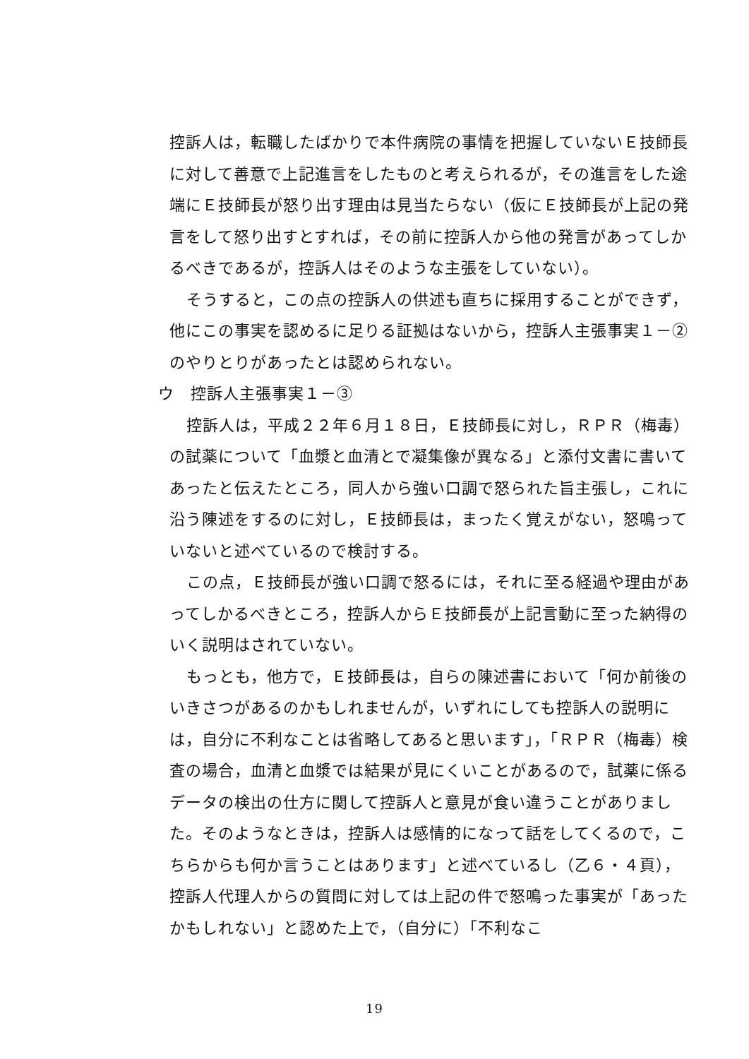控訴人は，転職したばかりで本件病院の事情を把握していないＥ技師長に対して善意で上記進言をしたものと考えられるが，その進言をした途端にＥ技師長が怒り出す理由は見当たらない（仮にＥ技師長が上記の発言をして怒り出すとすれば，その前に控訴人から他の発言があってしかるべきであるが，控訴人はそのような主張をしていない）。
そうすると，この点の控訴人の供述も直ちに採用することができず，他にこの事実を認めるに足りる証拠はないから，控訴人主張事実１－②のやりとりがあったとは認められない。
ウ　控訴人主張事実１－③
控訴人は，平成２２年６月１８日，Ｅ技師長に対し，ＲＰＲ（梅毒）の試薬について「血漿と血清とで凝集像が異なる」と添付文書に書いてあったと伝えたところ，同人から強い口調で怒られた旨主張し，これに沿う陳述をするのに対し，Ｅ技師長は，まったく覚えがない，怒鳴っていないと述べているので検討する。
この点，Ｅ技師長が強い口調で怒るには，それに至る経過や理由があってしかるべきところ，控訴人からＥ技師長が上記言動に至った納得のいく説明はされていない。
もっとも，他方で，Ｅ技師長は，自らの陳述書において「何か前後のいきさつがあるのかもしれませんが，いずれにしても控訴人の説明には，自分に不利なことは省略してあると思います」，「ＲＰＲ（梅毒）検査の場合，血清と血漿では結果が見にくいことがあるので，試薬に係るデータの検出の仕方に関して控訴人と意見が食い違うことがありました。そのようなときは，控訴人は感情的になって話をしてくるので，こちらからも何か言うことはあります」と述べているし（乙６・４頁），控訴人代理人からの質問に対しては上記の件で怒鳴った事実が「あったかもしれない」と認めた上で，（自分に）「不利なこ
19